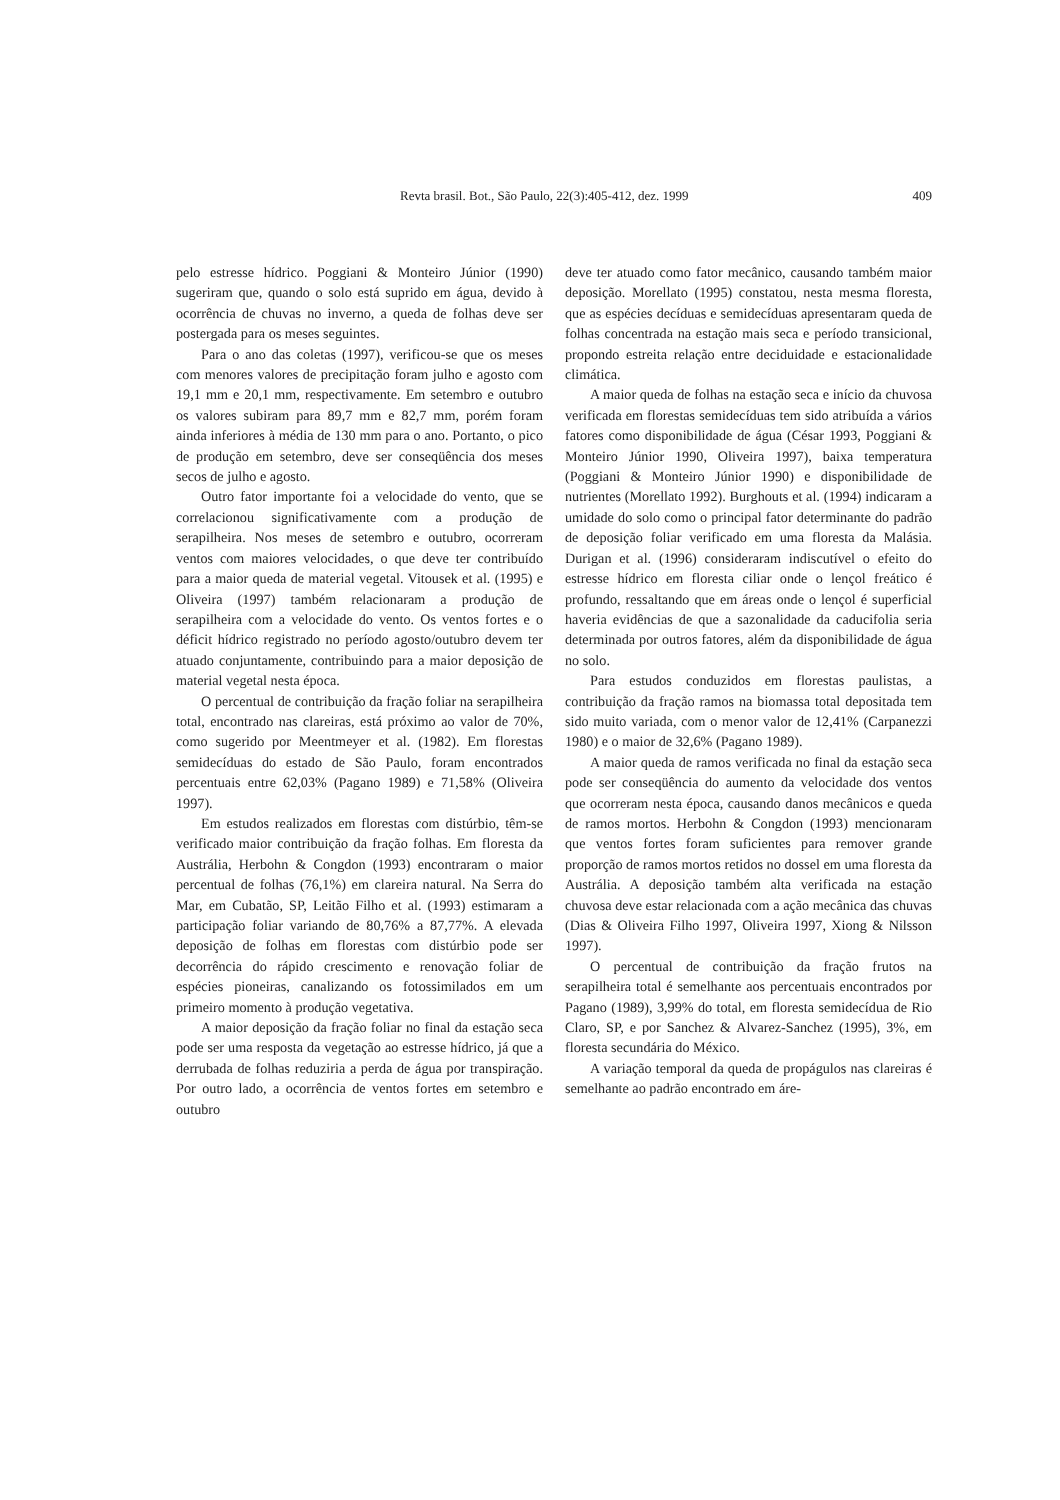Revta brasil. Bot., São Paulo, 22(3):405-412, dez. 1999 409
pelo estresse hídrico. Poggiani & Monteiro Júnior (1990) sugeriram que, quando o solo está suprido em água, devido à ocorrência de chuvas no inverno, a queda de folhas deve ser postergada para os meses seguintes.
Para o ano das coletas (1997), verificou-se que os meses com menores valores de precipitação foram julho e agosto com 19,1 mm e 20,1 mm, respectivamente. Em setembro e outubro os valores subiram para 89,7 mm e 82,7 mm, porém foram ainda inferiores à média de 130 mm para o ano. Portanto, o pico de produção em setembro, deve ser conseqüência dos meses secos de julho e agosto.
Outro fator importante foi a velocidade do vento, que se correlacionou significativamente com a produção de serapilheira. Nos meses de setembro e outubro, ocorreram ventos com maiores velocidades, o que deve ter contribuído para a maior queda de material vegetal. Vitousek et al. (1995) e Oliveira (1997) também relacionaram a produção de serapilheira com a velocidade do vento. Os ventos fortes e o déficit hídrico registrado no período agosto/outubro devem ter atuado conjuntamente, contribuindo para a maior deposição de material vegetal nesta época.
O percentual de contribuição da fração foliar na serapilheira total, encontrado nas clareiras, está próximo ao valor de 70%, como sugerido por Meentmeyer et al. (1982). Em florestas semidecíduas do estado de São Paulo, foram encontrados percentuais entre 62,03% (Pagano 1989) e 71,58% (Oliveira 1997).
Em estudos realizados em florestas com distúrbio, têm-se verificado maior contribuição da fração folhas. Em floresta da Austrália, Herbohn & Congdon (1993) encontraram o maior percentual de folhas (76,1%) em clareira natural. Na Serra do Mar, em Cubatão, SP, Leitão Filho et al. (1993) estimaram a participação foliar variando de 80,76% a 87,77%. A elevada deposição de folhas em florestas com distúrbio pode ser decorrência do rápido crescimento e renovação foliar de espécies pioneiras, canalizando os fotossimilados em um primeiro momento à produção vegetativa.
A maior deposição da fração foliar no final da estação seca pode ser uma resposta da vegetação ao estresse hídrico, já que a derrubada de folhas reduziria a perda de água por transpiração. Por outro lado, a ocorrência de ventos fortes em setembro e outubro
deve ter atuado como fator mecânico, causando também maior deposição. Morellato (1995) constatou, nesta mesma floresta, que as espécies decíduas e semidecíduas apresentaram queda de folhas concentrada na estação mais seca e período transicional, propondo estreita relação entre deciduidade e estacionalidade climática.
A maior queda de folhas na estação seca e início da chuvosa verificada em florestas semidecíduas tem sido atribuída a vários fatores como disponibilidade de água (César 1993, Poggiani & Monteiro Júnior 1990, Oliveira 1997), baixa temperatura (Poggiani & Monteiro Júnior 1990) e disponibilidade de nutrientes (Morellato 1992). Burghouts et al. (1994) indicaram a umidade do solo como o principal fator determinante do padrão de deposição foliar verificado em uma floresta da Malásia. Durigan et al. (1996) consideraram indiscutível o efeito do estresse hídrico em floresta ciliar onde o lençol freático é profundo, ressaltando que em áreas onde o lençol é superficial haveria evidências de que a sazonalidade da caducifolia seria determinada por outros fatores, além da disponibilidade de água no solo.
Para estudos conduzidos em florestas paulistas, a contribuição da fração ramos na biomassa total depositada tem sido muito variada, com o menor valor de 12,41% (Carpanezzi 1980) e o maior de 32,6% (Pagano 1989).
A maior queda de ramos verificada no final da estação seca pode ser conseqüência do aumento da velocidade dos ventos que ocorreram nesta época, causando danos mecânicos e queda de ramos mortos. Herbohn & Congdon (1993) mencionaram que ventos fortes foram suficientes para remover grande proporção de ramos mortos retidos no dossel em uma floresta da Austrália. A deposição também alta verificada na estação chuvosa deve estar relacionada com a ação mecânica das chuvas (Dias & Oliveira Filho 1997, Oliveira 1997, Xiong & Nilsson 1997).
O percentual de contribuição da fração frutos na serapilheira total é semelhante aos percentuais encontrados por Pagano (1989), 3,99% do total, em floresta semidecídua de Rio Claro, SP, e por Sanchez & Alvarez-Sanchez (1995), 3%, em floresta secundária do México.
A variação temporal da queda de propágulos nas clareiras é semelhante ao padrão encontrado em áre-